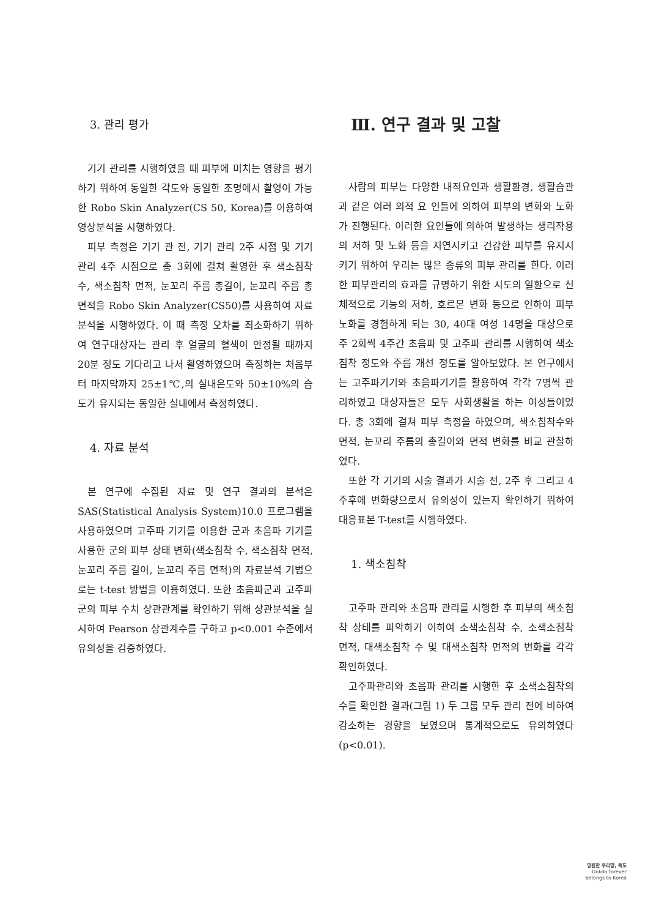3. 관리 평가
기기 관리를 시행하였을 때 피부에 미치는 영향을 평가하기 위하여 동일한 각도와 동일한 조명에서 촬영이 가능한 Robo Skin Analyzer(CS 50, Korea)를 이용하여 영상분석을 시행하였다.
피부 측정은 기기 관 전, 기기 관리 2주 시점 및 기기 관리 4주 시점으로 총 3회에 걸쳐 촬영한 후 색소침착 수, 색소침착 면적, 눈꼬리 주름 총길이, 눈꼬리 주름 총면적을 Robo Skin Analyzer(CS50)를 사용하여 자료 분석을 시행하였다. 이 때 측정 오차를 최소화하기 위하여 연구대상자는 관리 후 얼굴의 혈색이 안정될 때까지 20분 정도 기다리고 나서 촬영하였으며 측정하는 처음부터 마지막까지 25±1℃,의 실내온도와 50±10%의 습도가 유지되는 동일한 실내에서 측정하였다.
4. 자료 분석
본 연구에 수집된 자료 및 연구 결과의 분석은 SAS(Statistical Analysis System)10.0 프로그램을 사용하였으며 고주파 기기를 이용한 군과 초음파 기기를 사용한 군의 피부 상태 변화(색소침착 수, 색소침착 면적, 눈꼬리 주름 길이, 눈꼬리 주름 면적)의 자료분석 기법으로는 t-test 방법을 이용하였다. 또한 초음파군과 고주파군의 피부 수치 상관관계를 확인하기 위해 상관분석을 실시하여 Pearson 상관계수를 구하고 p<0.001 수준에서 유의성을 검증하였다.
Ⅲ. 연구 결과 및 고찰
사람의 피부는 다양한 내적요인과 생활환경, 생활습관과 같은 여러 외적 요 인들에 의하여 피부의 변화와 노화가 진행된다. 이러한 요인들에 의하여 발생하는 생리작용의 저하 및 노화 등을 지연시키고 건강한 피부를 유지시키기 위하여 우리는 많은 종류의 피부 관리를 한다. 이러한 피부관리의 효과를 규명하기 위한 시도의 일환으로 신체적으로 기능의 저하, 호르몬 변화 등으로 인하여 피부노화를 경험하게 되는 30, 40대 여성 14명을 대상으로 주 2회씩 4주간 초음파 및 고주파 관리를 시행하여 색소침착 정도와 주름 개선 정도를 알아보았다. 본 연구에서는 고주파기기와 초음파기기를 활용하여 각각 7명씩 관리하였고 대상자들은 모두 사회생활을 하는 여성들이었다. 총 3회에 걸쳐 피부 측정을 하였으며, 색소침착수와 면적, 눈꼬리 주름의 총길이와 면적 변화를 비교 관찰하였다.
또한 각 기기의 시술 결과가 시술 전, 2주 후 그리고 4주후에 변화량으로서 유의성이 있는지 확인하기 위하여 대응표본 T-test를 시행하였다.
1. 색소침착
고주파 관리와 초음파 관리를 시행한 후 피부의 색소침착 상태를 파악하기 이하여 소색소침착 수, 소색소침착 면적, 대색소침착 수 및 대색소침착 면적의 변화를 각각 확인하였다.
고주파관리와 초음파 관리를 시행한 후 소색소침착의 수를 확인한 결과(그림 1) 두 그룹 모두 관리 전에 비하여 감소하는 경향을 보였으며 통계적으로도 유의하였다(p<0.01).
영원한 우리땅, 독도
Dokdo forever
belongs to Korea